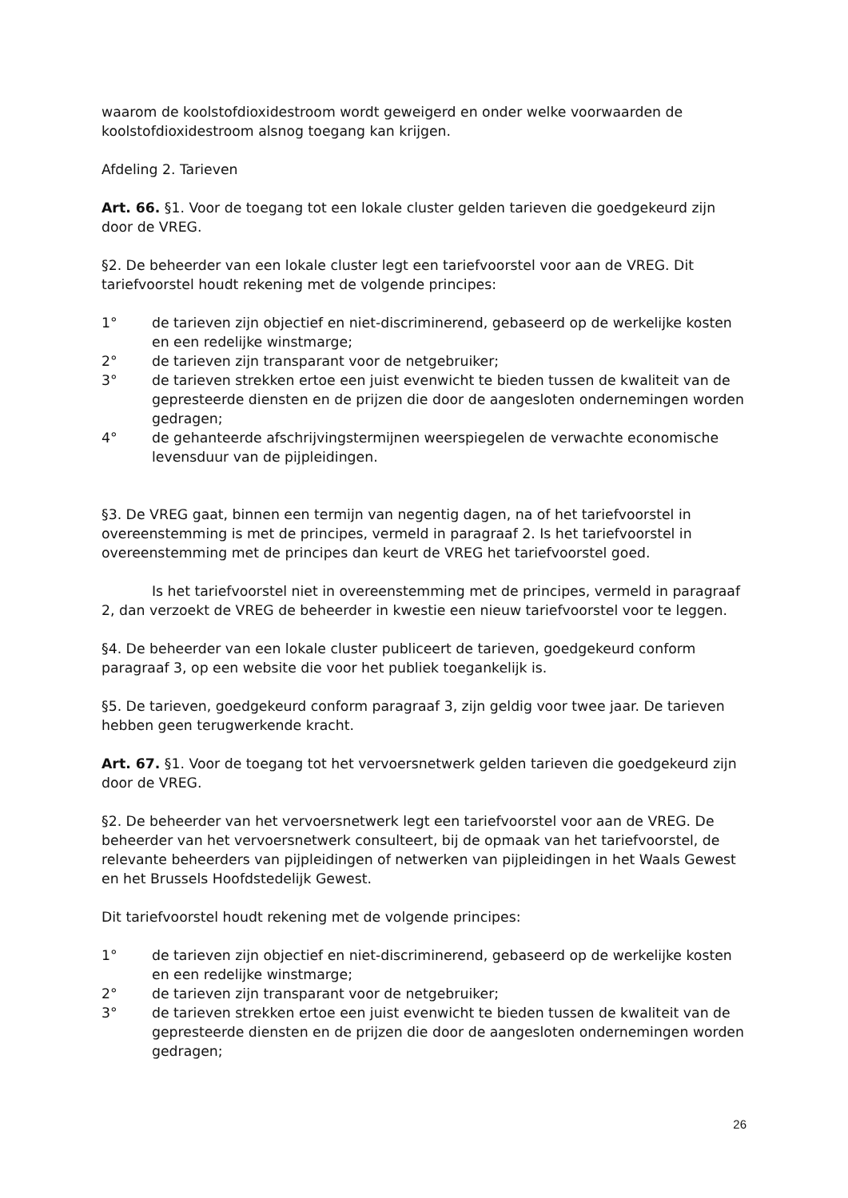waarom de koolstofdioxidestroom wordt geweigerd en onder welke voorwaarden de koolstofdioxidestroom alsnog toegang kan krijgen.
Afdeling 2. Tarieven
Art. 66. §1. Voor de toegang tot een lokale cluster gelden tarieven die goedgekeurd zijn door de VREG.
§2. De beheerder van een lokale cluster legt een tariefvoorstel voor aan de VREG. Dit tariefvoorstel houdt rekening met de volgende principes:
1° de tarieven zijn objectief en niet-discriminerend, gebaseerd op de werkelijke kosten en een redelijke winstmarge;
2° de tarieven zijn transparant voor de netgebruiker;
3° de tarieven strekken ertoe een juist evenwicht te bieden tussen de kwaliteit van de gepresteerde diensten en de prijzen die door de aangesloten ondernemingen worden gedragen;
4° de gehanteerde afschrijvingstermijnen weerspiegelen de verwachte economische levensduur van de pijpleidingen.
§3. De VREG gaat, binnen een termijn van negentig dagen, na of het tariefvoorstel in overeenstemming is met de principes, vermeld in paragraaf 2. Is het tariefvoorstel in overeenstemming met de principes dan keurt de VREG het tariefvoorstel goed.
Is het tariefvoorstel niet in overeenstemming met de principes, vermeld in paragraaf 2, dan verzoekt de VREG de beheerder in kwestie een nieuw tariefvoorstel voor te leggen.
§4. De beheerder van een lokale cluster publiceert de tarieven, goedgekeurd conform paragraaf 3, op een website die voor het publiek toegankelijk is.
§5. De tarieven, goedgekeurd conform paragraaf 3, zijn geldig voor twee jaar. De tarieven hebben geen terugwerkende kracht.
Art. 67. §1. Voor de toegang tot het vervoersnetwerk gelden tarieven die goedgekeurd zijn door de VREG.
§2. De beheerder van het vervoersnetwerk legt een tariefvoorstel voor aan de VREG. De beheerder van het vervoersnetwerk consulteert, bij de opmaak van het tariefvoorstel, de relevante beheerders van pijpleidingen of netwerken van pijpleidingen in het Waals Gewest en het Brussels Hoofdstedelijk Gewest.
Dit tariefvoorstel houdt rekening met de volgende principes:
1° de tarieven zijn objectief en niet-discriminerend, gebaseerd op de werkelijke kosten en een redelijke winstmarge;
2° de tarieven zijn transparant voor de netgebruiker;
3° de tarieven strekken ertoe een juist evenwicht te bieden tussen de kwaliteit van de gepresteerde diensten en de prijzen die door de aangesloten ondernemingen worden gedragen;
26